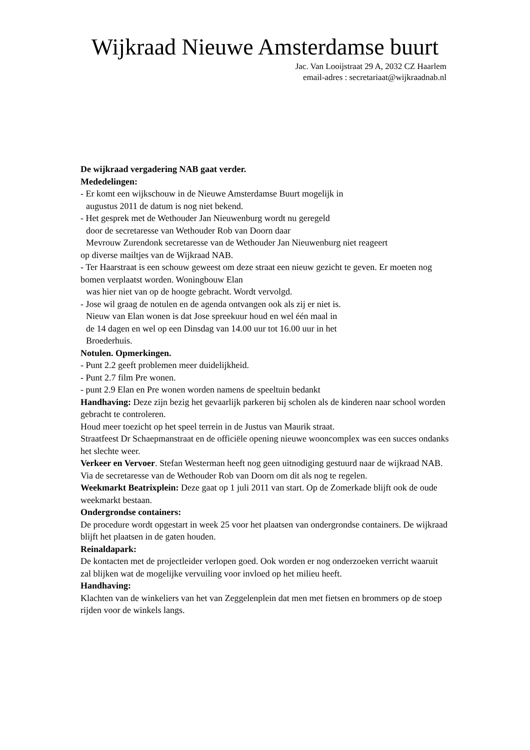Wijkraad Nieuwe Amsterdamse buurt
Jac. Van Looijstraat 29 A, 2032 CZ Haarlem
email-adres : secretariaat@wijkraadnab.nl
De wijkraad vergadering NAB gaat verder.
Mededelingen:
- Er komt een wijkschouw in de Nieuwe Amsterdamse Buurt mogelijk in
augustus 2011 de datum is nog niet bekend.
- Het gesprek met de Wethouder Jan Nieuwenburg wordt nu geregeld
door de secretaresse van Wethouder Rob van Doorn daar
Mevrouw Zurendonk secretaresse van de Wethouder Jan Nieuwenburg niet reageert
op diverse mailtjes van de Wijkraad NAB.
- Ter Haarstraat is een schouw geweest om deze straat een nieuw gezicht te geven. Er moeten nog bomen verplaatst worden. Woningbouw Elan
was hier niet van op de hoogte gebracht. Wordt vervolgd.
- Jose wil graag de notulen en de agenda ontvangen ook als zij er niet is.
Nieuw van Elan wonen is dat Jose spreekuur houd en wel één maal in
de 14 dagen en wel op een Dinsdag van 14.00 uur tot 16.00 uur in het
Broederhuis.
Notulen. Opmerkingen.
- Punt 2.2 geeft problemen meer duidelijkheid.
- Punt 2.7 film Pre wonen.
- punt 2.9 Elan en Pre wonen worden namens de speeltuin bedankt
Handhaving: Deze zijn bezig het gevaarlijk parkeren bij scholen als de kinderen naar school worden gebracht te controleren.
Houd meer toezicht op het speel terrein in de Justus van Maurik straat.
Straatfeest Dr Schaepmanstraat en de officiële opening nieuwe wooncomplex was een succes ondanks het slechte weer.
Verkeer en Vervoer. Stefan Westerman heeft nog geen uitnodiging gestuurd naar de wijkraad NAB. Via de secretaresse van de Wethouder Rob van Doorn om dit als nog te regelen.
Weekmarkt Beatrixplein: Deze gaat op 1 juli 2011 van start. Op de Zomerkade blijft ook de oude weekmarkt bestaan.
Ondergrondse containers:
De procedure wordt opgestart in week 25 voor het plaatsen van ondergrondse containers. De wijkraad blijft het plaatsen in de gaten houden.
Reinaldapark:
De kontacten met de projectleider verlopen goed. Ook worden er nog onderzoeken verricht waaruit zal blijken wat de mogelijke vervuiling voor invloed op het milieu heeft.
Handhaving:
Klachten van de winkeliers van het van Zeggelenplein dat men met fietsen en brommers op de stoep rijden voor de winkels langs.